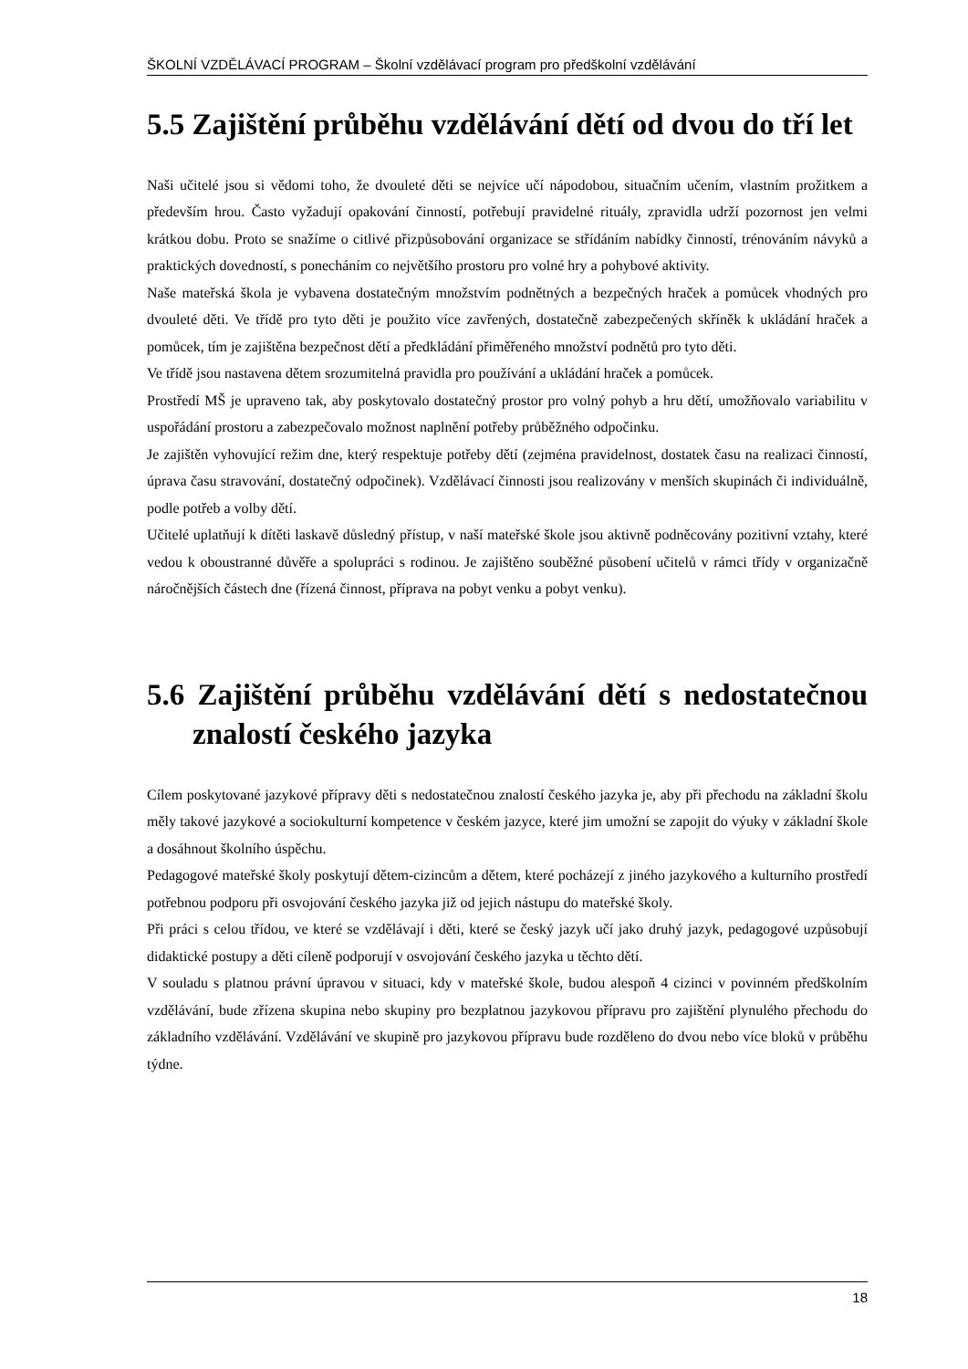ŠKOLNÍ VZDĚLÁVACÍ PROGRAM – Školní vzdělávací program pro předškolní vzdělávání
5.5 Zajištění průběhu vzdělávání dětí od dvou do tří let
Naši učitelé jsou si vědomi toho, že dvouleté děti se nejvíce učí nápodobou, situačním učením, vlastním prožitkem a především hrou. Často vyžadují opakování činností, potřebují pravidelné rituály, zpravidla udrží pozornost jen velmi krátkou dobu. Proto se snažíme o citlivé přizpůsobování organizace se střídáním nabídky činností, trénováním návyků a praktických dovedností, s ponecháním co největšího prostoru pro volné hry a pohybové aktivity.
Naše mateřská škola je vybavena dostatečným množstvím podnětných a bezpečných hraček a pomůcek vhodných pro dvouleté děti. Ve třídě pro tyto děti je použito více zavřených, dostatečně zabezpečených skříněk k ukládání hraček a pomůcek, tím je zajištěna bezpečnost dětí a předkládání přiměřeného množství podnětů pro tyto děti.
Ve třídě jsou nastavena dětem srozumitelná pravidla pro používání a ukládání hraček a pomůcek.
Prostředí MŠ je upraveno tak, aby poskytovalo dostatečný prostor pro volný pohyb a hru dětí, umožňovalo variabilitu v uspořádání prostoru a zabezpečovalo možnost naplnění potřeby průběžného odpočinku.
Je zajištěn vyhovující režim dne, který respektuje potřeby dětí (zejména pravidelnost, dostatek času na realizaci činností, úprava času stravování, dostatečný odpočinek). Vzdělávací činnosti jsou realizovány v menších skupinách či individuálně, podle potřeb a volby dětí.
Učitelé uplatňují k dítěti laskavě důsledný přístup, v naší mateřské škole jsou aktivně podněcovány pozitivní vztahy, které vedou k oboustranné důvěře a spolupráci s rodinou. Je zajištěno souběžné působení učitelů v rámci třídy v organizačně náročnějších částech dne (řízená činnost, příprava na pobyt venku a pobyt venku).
5.6 Zajištění průběhu vzdělávání dětí s nedostatečnou znalostí českého jazyka
Cílem poskytované jazykové přípravy děti s nedostatečnou znalostí českého jazyka je, aby při přechodu na základní školu měly takové jazykové a sociokulturní kompetence v českém jazyce, které jim umožní se zapojit do výuky v základní škole a dosáhnout školního úspěchu.
Pedagogové mateřské školy poskytují dětem-cizincům a dětem, které pocházejí z jiného jazykového a kulturního prostředí potřebnou podporu při osvojování českého jazyka již od jejich nástupu do mateřské školy.
Při práci s celou třídou, ve které se vzdělávají i děti, které se český jazyk učí jako druhý jazyk, pedagogové uzpůsobují didaktické postupy a děti cíleně podporují v osvojování českého jazyka u těchto dětí.
V souladu s platnou právní úpravou v situaci, kdy v mateřské škole, budou alespoň 4 cizinci v povinném předškolním vzdělávání, bude zřízena skupina nebo skupiny pro bezplatnou jazykovou přípravu pro zajištění plynulého přechodu do základního vzdělávání. Vzdělávání ve skupině pro jazykovou přípravu bude rozděleno do dvou nebo více bloků v průběhu týdne.
18